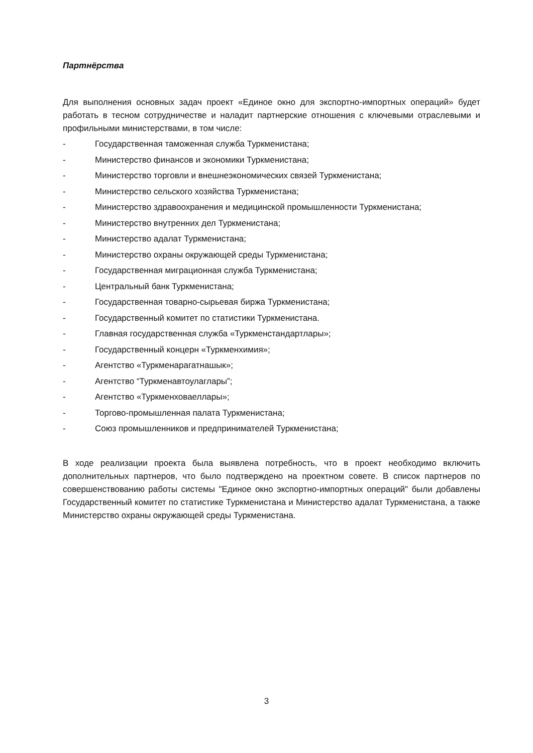Партнёрства
Для выполнения основных задач проект «Единое окно для экспортно-импортных операций» будет работать в тесном сотрудничестве и наладит партнерские отношения с ключевыми отраслевыми и профильными министерствами, в том числе:
- Государственная таможенная служба Туркменистана;
- Министерство финансов и экономики Туркменистана;
- Министерство торговли и внешнеэкономических связей Туркменистана;
- Министерство сельского хозяйства Туркменистана;
- Министерство здравоохранения и медицинской промышленности Туркменистана;
- Министерство внутренних дел Туркменистана;
- Министерство адалат Туркменистана;
- Министерство охраны окружающей среды Туркменистана;
- Государственная миграционная служба Туркменистана;
- Центральный банк Туркменистана;
- Государственная товарно-сырьевая биржа Туркменистана;
- Государственный комитет по статистики Туркменистана.
- Главная государственная служба «Туркменстандартлары»;
- Государственный концерн «Туркменхимия»;
- Агентство «Туркменарагатнашык»;
- Агентство “Туркменавтоулаглары”;
- Агентство «Туркменховаеллары»;
- Торгово-промышленная палата Туркменистана;
- Союз промышленников и предпринимателей Туркменистана;
В ходе реализации проекта была выявлена потребность, что в проект необходимо включить дополнительных партнеров, что было подтверждено на проектном совете. В список партнеров по совершенствованию работы системы "Единое окно экспортно-импортных операций" были добавлены Государственный комитет по статистике Туркменистана и Министерство адалат Туркменистана, а также Министерство охраны окружающей среды Туркменистана.
3